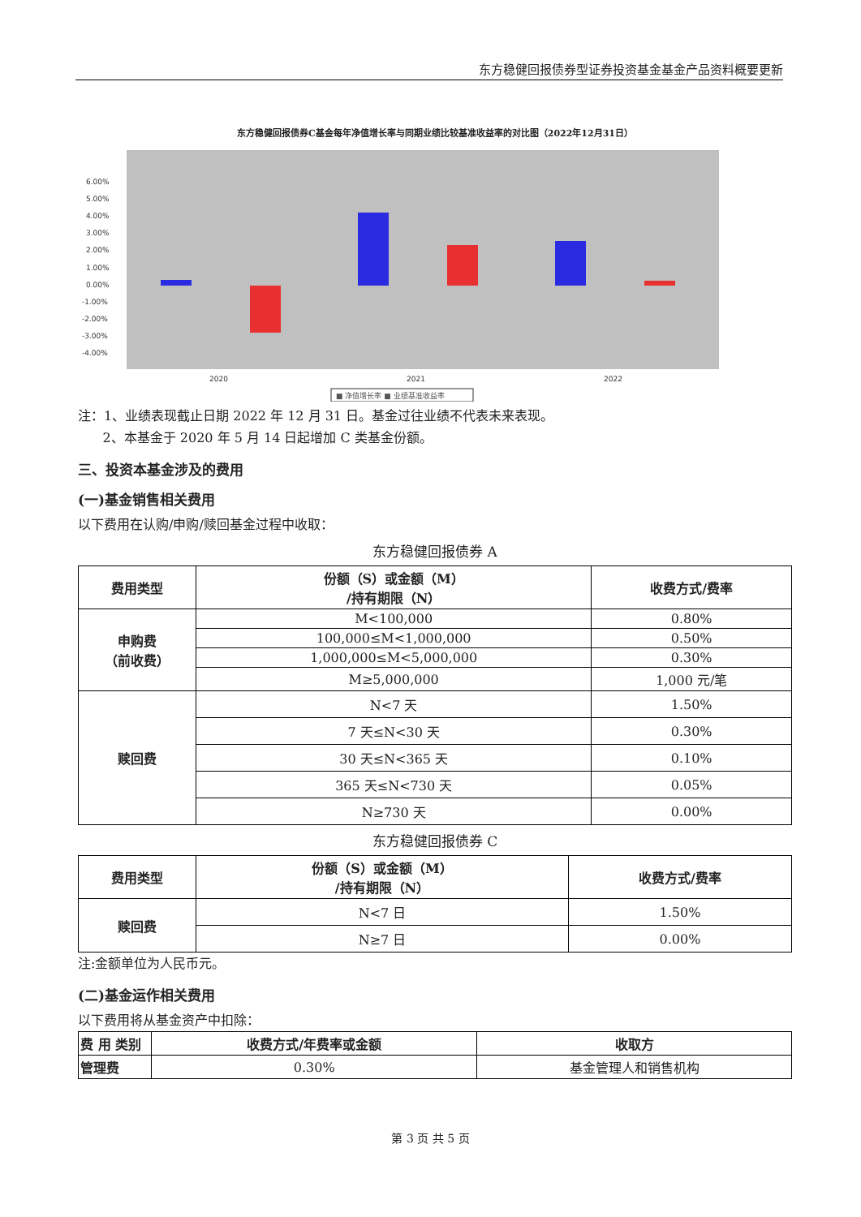东方稳健回报债券型证券投资基金基金产品资料概要更新
东方稳健回报债券C基金每年净值增长率与同期业绩比较基准收益率的对比图（2022年12月31日）
6.00%
5.00%
4.00%
3.00%
2.00%
1.00%
0.00%
-1.00%
-2.00%
-3.00%
-4.00%
2020
2021
2022
■ 净值增长率 ■ 业绩基准收益率
注：1、业绩表现截止日期 2022 年 12 月 31 日。基金过往业绩不代表未来表现。
2、本基金于 2020 年 5 月 14 日起增加 C 类基金份额。
三、投资本基金涉及的费用
(一)基金销售相关费用
以下费用在认购/申购/赎回基金过程中收取：
东方稳健回报债券 A
| 费用类型 | 份额（S）或金额（M） /持有期限（N） | 收费方式/费率 |
| --- | --- | --- |
| 申购费 （前收费） | M<100,000 | 0.80% |
| | 100,000≤M<1,000,000 | 0.50% |
| | 1,000,000≤M<5,000,000 | 0.30% |
| | M≥5,000,000 | 1,000 元/笔 |
| 赎回费 | N<7 天 | 1.50% |
| | 7 天≤N<30 天 | 0.30% |
| | 30 天≤N<365 天 | 0.10% |
| | 365 天≤N<730 天 | 0.05% |
| | N≥730 天 | 0.00% |
东方稳健回报债券 C
| 费用类型 | 份额（S）或金额（M） /持有期限（N） | 收费方式/费率 |
| --- | --- | --- |
| 赎回费 | N<7 日 | 1.50% |
| | N≥7 日 | 0.00% |
注:金额单位为人民币元。
(二)基金运作相关费用
以下费用将从基金资产中扣除：
| 费 用 类别 | 收费方式/年费率或金额 | 收取方 |
| --- | --- | --- |
| 管理费 | 0.30% | 基金管理人和销售机构 |
第 3 页 共 5 页